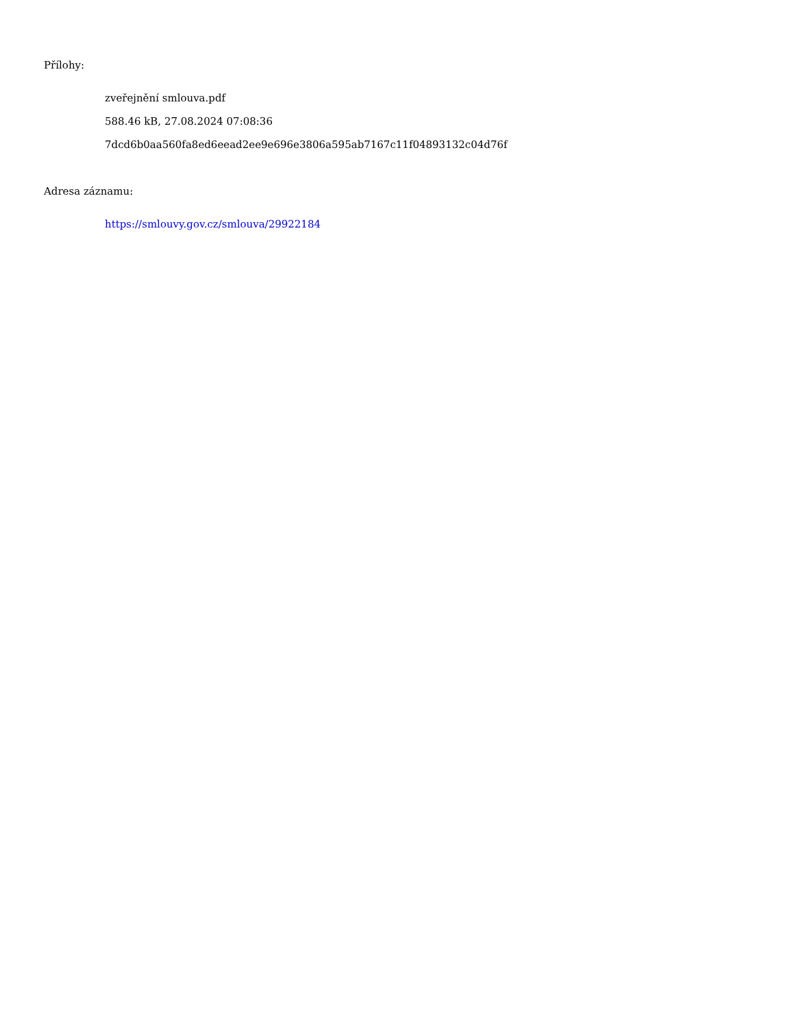Přílohy:
zveřejnění smlouva.pdf
588.46 kB, 27.08.2024 07:08:36
7dcd6b0aa560fa8ed6eead2ee9e696e3806a595ab7167c11f04893132c04d76f
Adresa záznamu:
https://smlouvy.gov.cz/smlouva/29922184